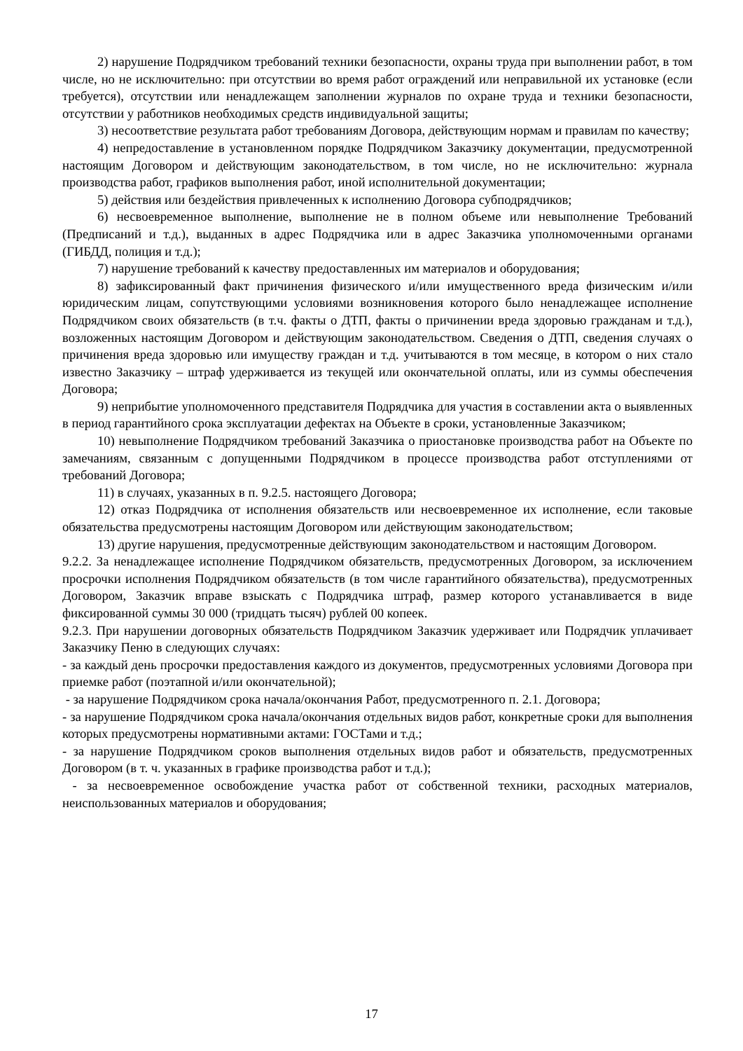2) нарушение Подрядчиком требований техники безопасности, охраны труда при выполнении работ, в том числе, но не исключительно: при отсутствии во время работ ограждений или неправильной их установке (если требуется), отсутствии или ненадлежащем заполнении журналов по охране труда и техники безопасности, отсутствии у работников необходимых средств индивидуальной защиты;
3) несоответствие результата работ требованиям Договора, действующим нормам и правилам по качеству;
4) непредоставление в установленном порядке Подрядчиком Заказчику документации, предусмотренной настоящим Договором и действующим законодательством, в том числе, но не исключительно: журнала производства работ, графиков выполнения работ, иной исполнительной документации;
5) действия или бездействия привлеченных к исполнению Договора субподрядчиков;
6) несвоевременное выполнение, выполнение не в полном объеме или невыполнение Требований (Предписаний и т.д.), выданных в адрес Подрядчика или в адрес Заказчика уполномоченными органами (ГИБДД, полиция и т.д.);
7) нарушение требований к качеству предоставленных им материалов и оборудования;
8) зафиксированный факт причинения физического и/или имущественного вреда физическим и/или юридическим лицам, сопутствующими условиями возникновения которого было ненадлежащее исполнение Подрядчиком своих обязательств (в т.ч. факты о ДТП, факты о причинении вреда здоровью гражданам и т.д.), возложенных настоящим Договором и действующим законодательством. Сведения о ДТП, сведения случаях о причинения вреда здоровью или имуществу граждан и т.д. учитываются в том месяце, в котором о них стало известно Заказчику – штраф удерживается из текущей или окончательной оплаты, или из суммы обеспечения Договора;
9) неприбытие уполномоченного представителя Подрядчика для участия в составлении акта о выявленных в период гарантийного срока эксплуатации дефектах на Объекте в сроки, установленные Заказчиком;
10) невыполнение Подрядчиком требований Заказчика о приостановке производства работ на Объекте по замечаниям, связанным с допущенными Подрядчиком в процессе производства работ отступлениями от требований Договора;
11) в случаях, указанных в п. 9.2.5. настоящего Договора;
12) отказ Подрядчика от исполнения обязательств или несвоевременное их исполнение, если таковые обязательства предусмотрены настоящим Договором или действующим законодательством;
13) другие нарушения, предусмотренные действующим законодательством и настоящим Договором.
9.2.2. За ненадлежащее исполнение Подрядчиком обязательств, предусмотренных Договором, за исключением просрочки исполнения Подрядчиком обязательств (в том числе гарантийного обязательства), предусмотренных Договором, Заказчик вправе взыскать с Подрядчика штраф, размер которого устанавливается в виде фиксированной суммы 30 000 (тридцать тысяч) рублей 00 копеек.
9.2.3. При нарушении договорных обязательств Подрядчиком Заказчик удерживает или Подрядчик уплачивает Заказчику Пеню в следующих случаях:
- за каждый день просрочки предоставления каждого из документов, предусмотренных условиями Договора при приемке работ (поэтапной и/или окончательной);
- за нарушение Подрядчиком срока начала/окончания Работ, предусмотренного п. 2.1. Договора;
- за нарушение Подрядчиком срока начала/окончания отдельных видов работ, конкретные сроки для выполнения которых предусмотрены нормативными актами: ГОСТами и т.д.;
- за нарушение Подрядчиком сроков выполнения отдельных видов работ и обязательств, предусмотренных Договором (в т. ч. указанных в графике производства работ и т.д.);
- за несвоевременное освобождение участка работ от собственной техники, расходных материалов, неиспользованных материалов и оборудования;
17